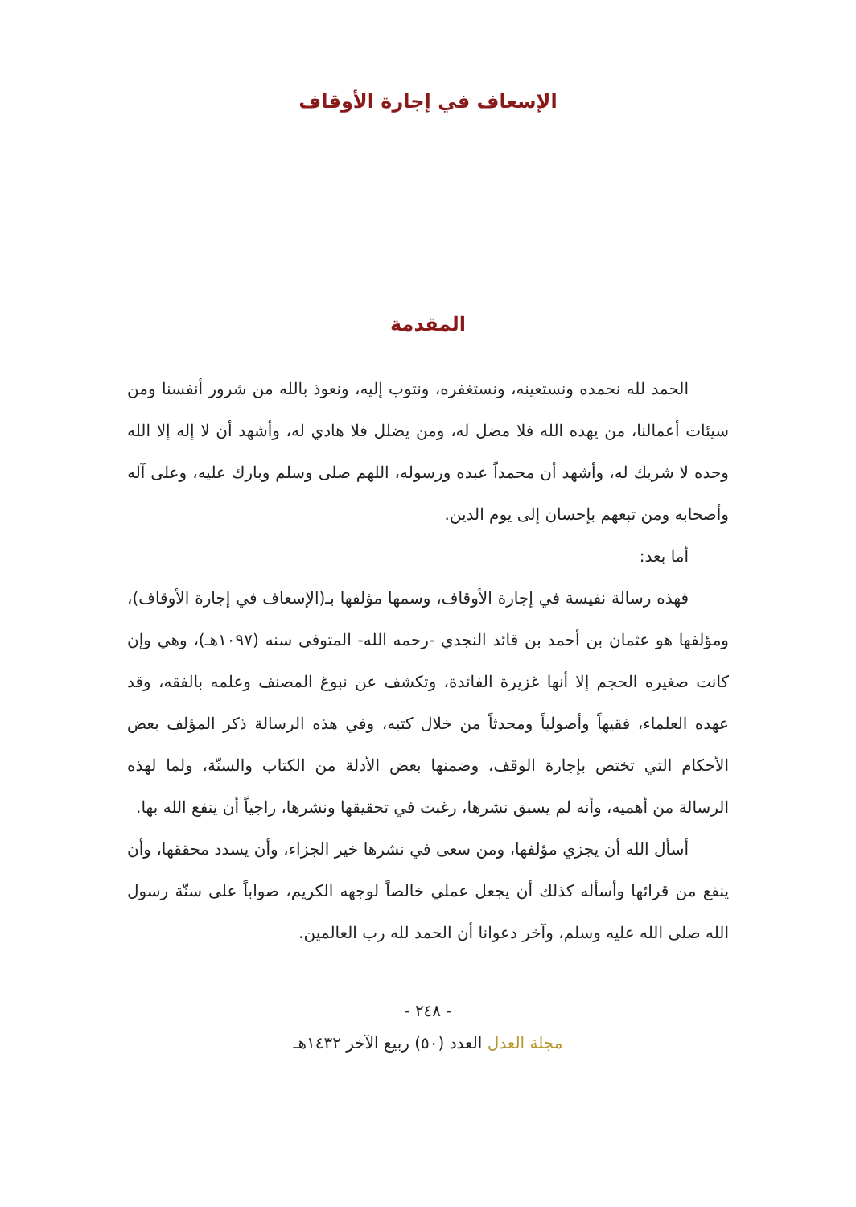الإسعاف في إجارة الأوقاف
المقدمة
الحمد لله نحمده ونستعينه، ونستغفره، ونتوب إليه، ونعوذ بالله من شرور أنفسنا ومن سيئات أعمالنا، من يهده الله فلا مضل له، ومن يضلل فلا هادي له، وأشهد أن لا إله إلا الله وحده لا شريك له، وأشهد أن محمداً عبده ورسوله، اللهم صلى وسلم وبارك عليه، وعلى آله وأصحابه ومن تبعهم بإحسان إلى يوم الدين.
أما بعد:
فهذه رسالة نفيسة في إجارة الأوقاف، وسمها مؤلفها بـ(الإسعاف في إجارة الأوقاف)، ومؤلفها هو عثمان بن أحمد بن قائد النجدي -رحمه الله- المتوفى سنه (١٠٩٧هـ)، وهي وإن كانت صغيره الحجم إلا أنها غزيرة الفائدة، وتكشف عن نبوغ المصنف وعلمه بالفقه، وقد عهده العلماء، فقيهاً وأصولياً ومحدثاً من خلال كتبه، وفي هذه الرسالة ذكر المؤلف بعض الأحكام التي تختص بإجارة الوقف، وضمنها بعض الأدلة من الكتاب والسنّة، ولما لهذه الرسالة من أهميه، وأنه لم يسبق نشرها، رغبت في تحقيقها ونشرها، راجياً أن ينفع الله بها.
أسأل الله أن يجزي مؤلفها، ومن سعى في نشرها خير الجزاء، وأن يسدد محققها، وأن ينفع من قرائها وأسأله كذلك أن يجعل عملي خالصاً لوجهه الكريم، صواباً على سنّة رسول الله صلى الله عليه وسلم، وآخر دعوانا أن الحمد لله رب العالمين.
- ٢٤٨ -
مجلة العدل العدد (٥٠) ربيع الآخر ١٤٣٢هـ